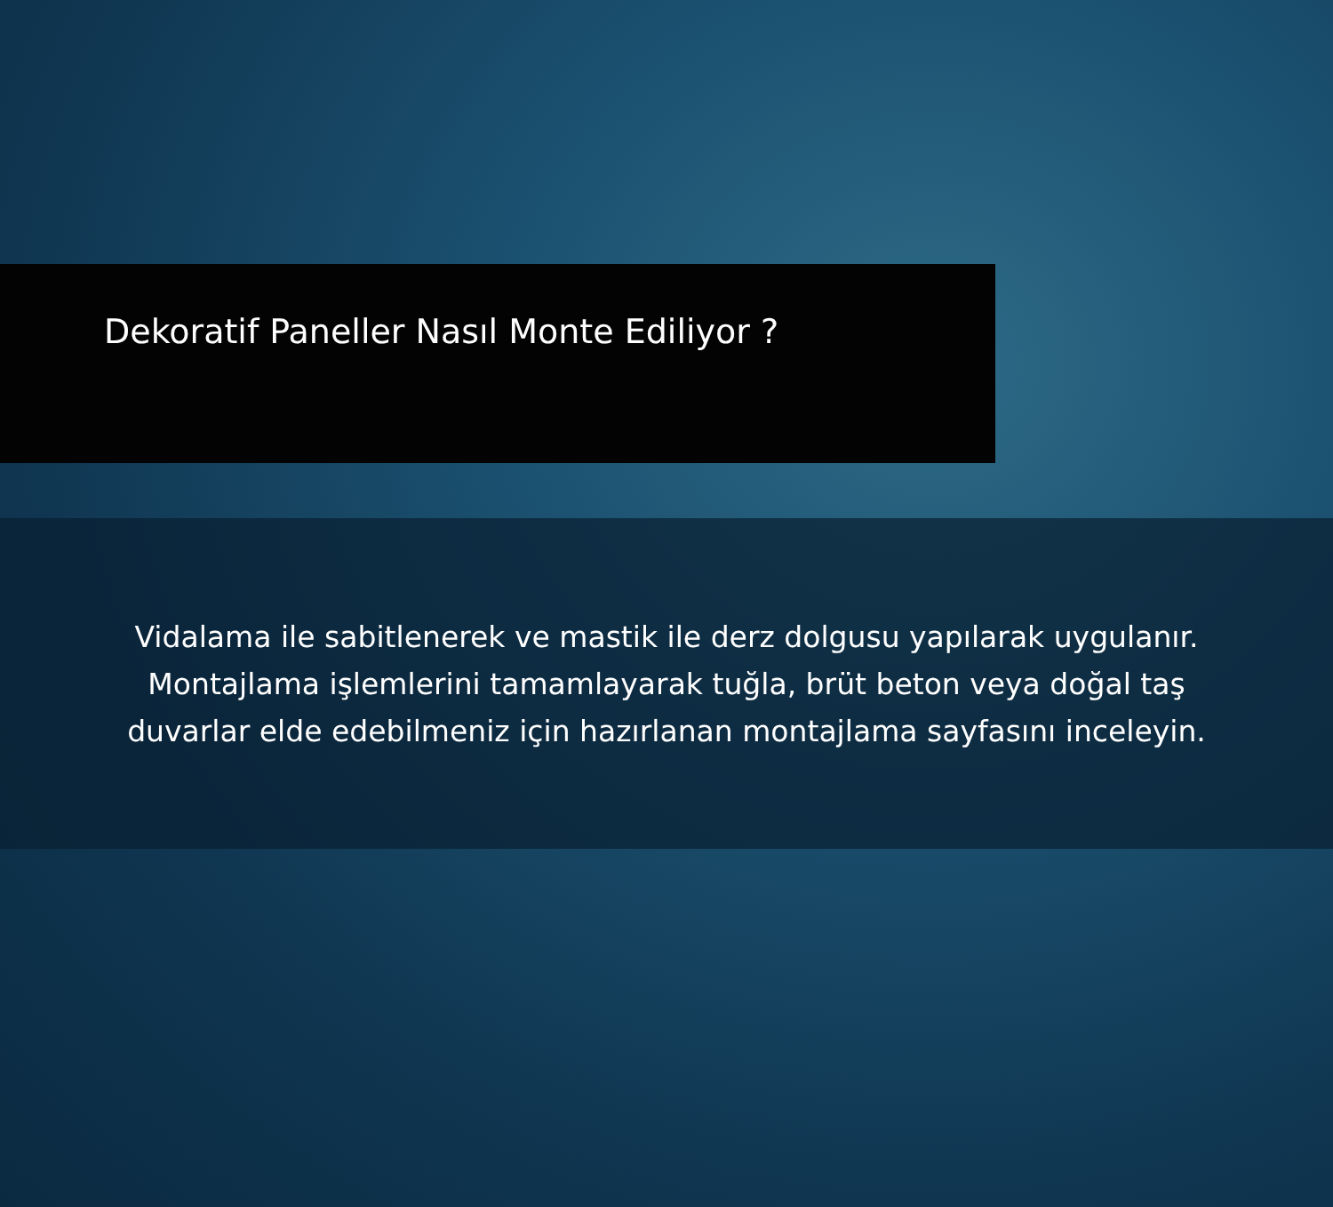Dekoratif Paneller Nasıl Monte Ediliyor ?
Vidalama ile sabitlenerek ve mastik ile derz dolgusu yapılarak uygulanır.
Montajlama işlemlerini tamamlayarak tuğla, brüt beton veya doğal taş
duvarlar elde edebilmeniz için hazırlanan montajlama sayfasını inceleyin.